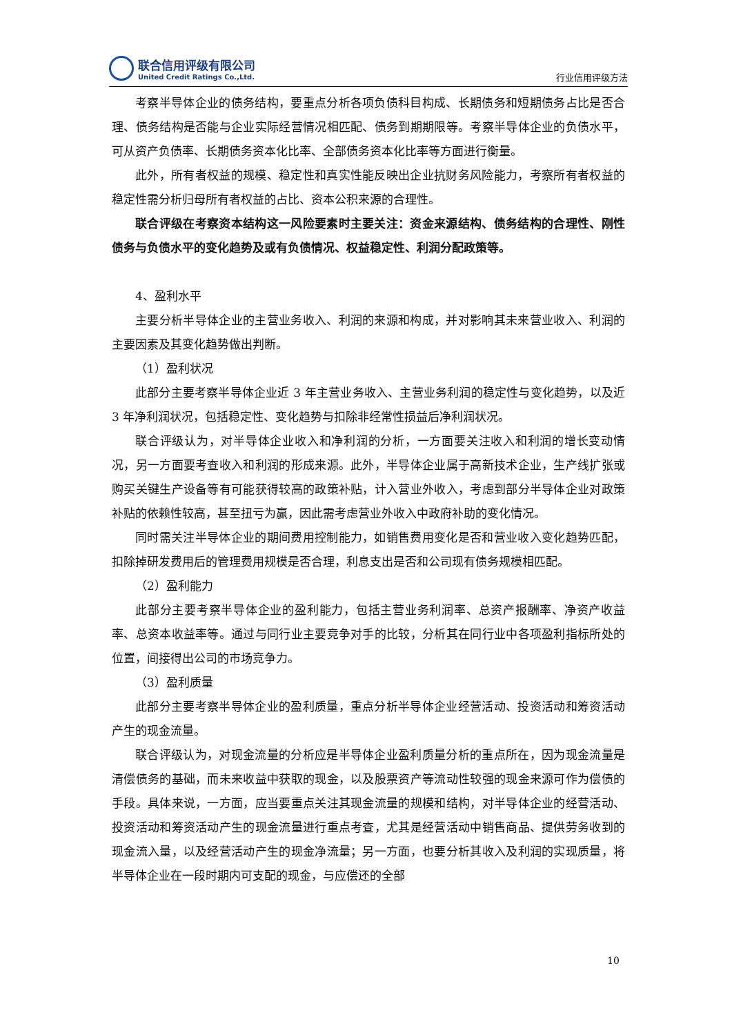联合信用评级有限公司
United Credit Ratings Co.,Ltd.
行业信用评级方法
考察半导体企业的债务结构，要重点分析各项负债科目构成、长期债务和短期债务占比是否合理、债务结构是否能与企业实际经营情况相匹配、债务到期期限等。考察半导体企业的负债水平，可从资产负债率、长期债务资本化比率、全部债务资本化比率等方面进行衡量。
此外，所有者权益的规模、稳定性和真实性能反映出企业抗财务风险能力，考察所有者权益的稳定性需分析归母所有者权益的占比、资本公积来源的合理性。
联合评级在考察资本结构这一风险要素时主要关注：资金来源结构、债务结构的合理性、刚性债务与负债水平的变化趋势及或有负债情况、权益稳定性、利润分配政策等。
4、盈利水平
主要分析半导体企业的主营业务收入、利润的来源和构成，并对影响其未来营业收入、利润的主要因素及其变化趋势做出判断。
（1）盈利状况
此部分主要考察半导体企业近 3 年主营业务收入、主营业务利润的稳定性与变化趋势，以及近 3 年净利润状况，包括稳定性、变化趋势与扣除非经常性损益后净利润状况。
联合评级认为，对半导体企业收入和净利润的分析，一方面要关注收入和利润的增长变动情况，另一方面要考查收入和利润的形成来源。此外，半导体企业属于高新技术企业，生产线扩张或购买关键生产设备等有可能获得较高的政策补贴，计入营业外收入，考虑到部分半导体企业对政策补贴的依赖性较高，甚至扭亏为赢，因此需考虑营业外收入中政府补助的变化情况。
同时需关注半导体企业的期间费用控制能力，如销售费用变化是否和营业收入变化趋势匹配，扣除掉研发费用后的管理费用规模是否合理，利息支出是否和公司现有债务规模相匹配。
（2）盈利能力
此部分主要考察半导体企业的盈利能力，包括主营业务利润率、总资产报酬率、净资产收益率、总资本收益率等。通过与同行业主要竞争对手的比较，分析其在同行业中各项盈利指标所处的位置，间接得出公司的市场竞争力。
（3）盈利质量
此部分主要考察半导体企业的盈利质量，重点分析半导体企业经营活动、投资活动和筹资活动产生的现金流量。
联合评级认为，对现金流量的分析应是半导体企业盈利质量分析的重点所在，因为现金流量是清偿债务的基础，而未来收益中获取的现金，以及股票资产等流动性较强的现金来源可作为偿债的手段。具体来说，一方面，应当要重点关注其现金流量的规模和结构，对半导体企业的经营活动、投资活动和筹资活动产生的现金流量进行重点考查，尤其是经营活动中销售商品、提供劳务收到的现金流入量，以及经营活动产生的现金净流量；另一方面，也要分析其收入及利润的实现质量，将半导体企业在一段时期内可支配的现金，与应偿还的全部
10